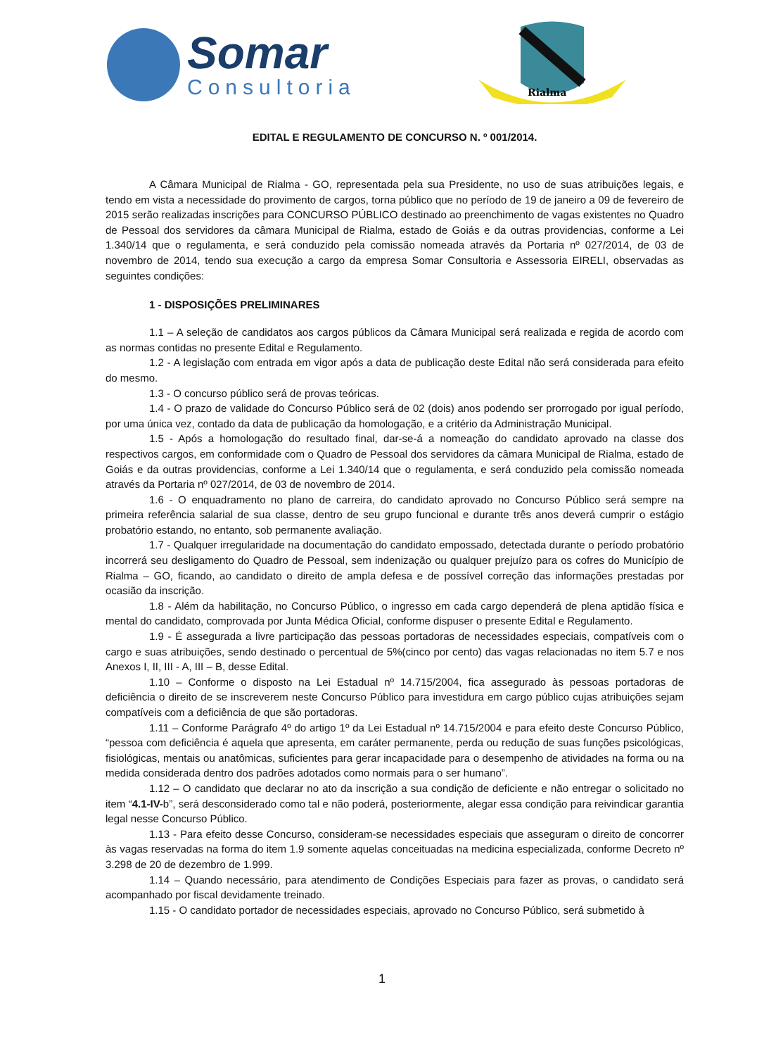Somar
Consultoria
Rialma
EDITAL E REGULAMENTO DE CONCURSO N. º 001/2014.
A Câmara Municipal de Rialma - GO, representada pela sua Presidente, no uso de suas atribuições legais, e tendo em vista a necessidade do provimento de cargos, torna público que no período de 19 de janeiro a 09 de fevereiro de 2015 serão realizadas inscrições para CONCURSO PÚBLICO destinado ao preenchimento de vagas existentes no Quadro de Pessoal dos servidores da câmara Municipal de Rialma, estado de Goiás e da outras providencias, conforme a Lei 1.340/14 que o regulamenta, e será conduzido pela comissão nomeada através da Portaria nº 027/2014, de 03 de novembro de 2014, tendo sua execução a cargo da empresa Somar Consultoria e Assessoria EIRELI, observadas as seguintes condições:
1 - DISPOSIÇÕES PRELIMINARES
1.1 – A seleção de candidatos aos cargos públicos da Câmara Municipal será realizada e regida de acordo com as normas contidas no presente Edital e Regulamento.
1.2 - A legislação com entrada em vigor após a data de publicação deste Edital não será considerada para efeito do mesmo.
1.3 - O concurso público será de provas teóricas.
1.4 - O prazo de validade do Concurso Público será de 02 (dois) anos podendo ser prorrogado por igual período, por uma única vez, contado da data de publicação da homologação, e a critério da Administração Municipal.
1.5 - Após a homologação do resultado final, dar-se-á a nomeação do candidato aprovado na classe dos respectivos cargos, em conformidade com o Quadro de Pessoal dos servidores da câmara Municipal de Rialma, estado de Goiás e da outras providencias, conforme a Lei 1.340/14 que o regulamenta, e será conduzido pela comissão nomeada através da Portaria nº 027/2014, de 03 de novembro de 2014.
1.6 - O enquadramento no plano de carreira, do candidato aprovado no Concurso Público será sempre na primeira referência salarial de sua classe, dentro de seu grupo funcional e durante três anos deverá cumprir o estágio probatório estando, no entanto, sob permanente avaliação.
1.7 - Qualquer irregularidade na documentação do candidato empossado, detectada durante o período probatório incorrerá seu desligamento do Quadro de Pessoal, sem indenização ou qualquer prejuízo para os cofres do Município de Rialma – GO, ficando, ao candidato o direito de ampla defesa e de possível correção das informações prestadas por ocasião da inscrição.
1.8 - Além da habilitação, no Concurso Público, o ingresso em cada cargo dependerá de plena aptidão física e mental do candidato, comprovada por Junta Médica Oficial, conforme dispuser o presente Edital e Regulamento.
1.9 - É assegurada a livre participação das pessoas portadoras de necessidades especiais, compatíveis com o cargo e suas atribuições, sendo destinado o percentual de 5%(cinco por cento) das vagas relacionadas no item 5.7 e nos Anexos I, II, III - A, III – B, desse Edital.
1.10 – Conforme o disposto na Lei Estadual nº 14.715/2004, fica assegurado às pessoas portadoras de deficiência o direito de se inscreverem neste Concurso Público para investidura em cargo público cujas atribuições sejam compatíveis com a deficiência de que são portadoras.
1.11 – Conforme Parágrafo 4º do artigo 1º da Lei Estadual nº 14.715/2004 e para efeito deste Concurso Público, “pessoa com deficiência é aquela que apresenta, em caráter permanente, perda ou redução de suas funções psicológicas, fisiológicas, mentais ou anatômicas, suficientes para gerar incapacidade para o desempenho de atividades na forma ou na medida considerada dentro dos padrões adotados como normais para o ser humano”.
1.12 – O candidato que declarar no ato da inscrição a sua condição de deficiente e não entregar o solicitado no item “4.1-IV-b”, será desconsiderado como tal e não poderá, posteriormente, alegar essa condição para reivindicar garantia legal nesse Concurso Público.
1.13 - Para efeito desse Concurso, consideram-se necessidades especiais que asseguram o direito de concorrer às vagas reservadas na forma do item 1.9 somente aquelas conceituadas na medicina especializada, conforme Decreto nº 3.298 de 20 de dezembro de 1.999.
1.14 – Quando necessário, para atendimento de Condições Especiais para fazer as provas, o candidato será acompanhado por fiscal devidamente treinado.
1.15 - O candidato portador de necessidades especiais, aprovado no Concurso Público, será submetido à
1